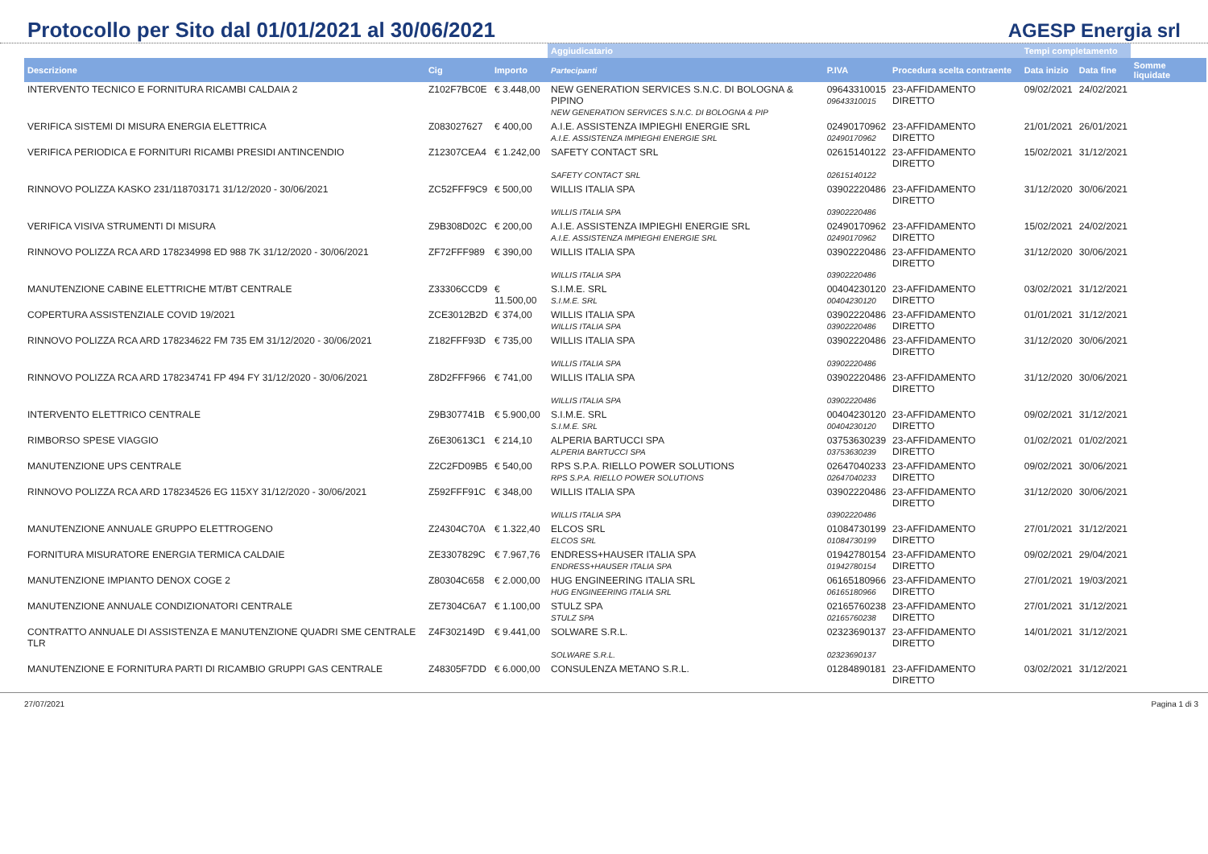Protocollo per Sito dal 01/01/2021 al 30/06/2021
AGESP Energia srl
| | | | Aggiudicatario | | | Tempi completamento | | |
| --- | --- | --- | --- | --- | --- | --- | --- | --- |
| Descrizione | Cig | Importo | Partecipanti | P.IVA | Procedura scelta contraente | Data inizio | Data fine | Somme liquidate |
| INTERVENTO TECNICO E FORNITURA RICAMBI CALDAIA 2 | Z102F7BC0E | € 3.448,00 | NEW GENERATION SERVICES S.N.C. DI BOLOGNA & PIPINO NEW GENERATION SERVICES S.N.C. DI BOLOGNA & PIP | 09643310015 09643310015 | 23-AFFIDAMENTO DIRETTO | 09/02/2021 | 24/02/2021 | |
| VERIFICA SISTEMI DI MISURA ENERGIA ELETTRICA | Z083027627 | € 400,00 | A.I.E. ASSISTENZA IMPIEGHI ENERGIE SRL A.I.E. ASSISTENZA IMPIEGHI ENERGIE SRL | 02490170962 02490170962 | 23-AFFIDAMENTO DIRETTO | 21/01/2021 | 26/01/2021 | |
| VERIFICA PERIODICA E FORNITURI RICAMBI PRESIDI ANTINCENDIO | Z12307CEA4 | € 1.242,00 | SAFETY CONTACT SRL SAFETY CONTACT SRL | 02615140122 02615140122 | 23-AFFIDAMENTO DIRETTO | 15/02/2021 | 31/12/2021 | |
| RINNOVO POLIZZA KASKO 231/118703171 31/12/2020 - 30/06/2021 | ZC52FFF9C9 | € 500,00 | WILLIS ITALIA SPA WILLIS ITALIA SPA | 03902220486 03902220486 | 23-AFFIDAMENTO DIRETTO | 31/12/2020 | 30/06/2021 | |
| VERIFICA VISIVA STRUMENTI DI MISURA | Z9B308D02C | € 200,00 | A.I.E. ASSISTENZA IMPIEGHI ENERGIE SRL A.I.E. ASSISTENZA IMPIEGHI ENERGIE SRL | 02490170962 02490170962 | 23-AFFIDAMENTO DIRETTO | 15/02/2021 | 24/02/2021 | |
| RINNOVO POLIZZA RCA ARD 178234998 ED 988 7K 31/12/2020 - 30/06/2021 | ZF72FFF989 | € 390,00 | WILLIS ITALIA SPA WILLIS ITALIA SPA | 03902220486 03902220486 | 23-AFFIDAMENTO DIRETTO | 31/12/2020 | 30/06/2021 | |
| MANUTENZIONE CABINE ELETTRICHE MT/BT CENTRALE | Z33306CCD9 | € 11.500,00 | S.I.M.E. SRL S.I.M.E. SRL | 00404230120 00404230120 | 23-AFFIDAMENTO DIRETTO | 03/02/2021 | 31/12/2021 | |
| COPERTURA ASSISTENZIALE COVID 19/2021 | ZCE3012B2D | € 374,00 | WILLIS ITALIA SPA WILLIS ITALIA SPA | 03902220486 03902220486 | 23-AFFIDAMENTO DIRETTO | 01/01/2021 | 31/12/2021 | |
| RINNOVO POLIZZA RCA ARD 178234622 FM 735 EM 31/12/2020 - 30/06/2021 | Z182FFF93D | € 735,00 | WILLIS ITALIA SPA WILLIS ITALIA SPA | 03902220486 03902220486 | 23-AFFIDAMENTO DIRETTO | 31/12/2020 | 30/06/2021 | |
| RINNOVO POLIZZA RCA ARD 178234741 FP 494 FY 31/12/2020 - 30/06/2021 | Z8D2FFF966 | € 741,00 | WILLIS ITALIA SPA WILLIS ITALIA SPA | 03902220486 03902220486 | 23-AFFIDAMENTO DIRETTO | 31/12/2020 | 30/06/2021 | |
| INTERVENTO ELETTRICO CENTRALE | Z9B307741B | € 5.900,00 | S.I.M.E. SRL S.I.M.E. SRL | 00404230120 00404230120 | 23-AFFIDAMENTO DIRETTO | 09/02/2021 | 31/12/2021 | |
| RIMBORSO SPESE VIAGGIO | Z6E30613C1 | € 214,10 | ALPERIA BARTUCCI SPA ALPERIA BARTUCCI SPA | 03753630239 03753630239 | 23-AFFIDAMENTO DIRETTO | 01/02/2021 | 01/02/2021 | |
| MANUTENZIONE UPS CENTRALE | Z2C2FD09B5 | € 540,00 | RPS S.P.A. RIELLO POWER SOLUTIONS RPS S.P.A. RIELLO POWER SOLUTIONS | 02647040233 02647040233 | 23-AFFIDAMENTO DIRETTO | 09/02/2021 | 30/06/2021 | |
| RINNOVO POLIZZA RCA ARD 178234526 EG 115XY 31/12/2020 - 30/06/2021 | Z592FFF91C | € 348,00 | WILLIS ITALIA SPA WILLIS ITALIA SPA | 03902220486 03902220486 | 23-AFFIDAMENTO DIRETTO | 31/12/2020 | 30/06/2021 | |
| MANUTENZIONE ANNUALE GRUPPO ELETTROGENO | Z24304C70A | € 1.322,40 | ELCOS SRL ELCOS SRL | 01084730199 01084730199 | 23-AFFIDAMENTO DIRETTO | 27/01/2021 | 31/12/2021 | |
| FORNITURA MISURATORE ENERGIA TERMICA CALDAIE | ZE3307829C | € 7.967,76 | ENDRESS+HAUSER ITALIA SPA ENDRESS+HAUSER ITALIA SPA | 01942780154 01942780154 | 23-AFFIDAMENTO DIRETTO | 09/02/2021 | 29/04/2021 | |
| MANUTENZIONE IMPIANTO DENOX COGE 2 | Z80304C658 | € 2.000,00 | HUG ENGINEERING ITALIA SRL HUG ENGINEERING ITALIA SRL | 06165180966 06165180966 | 23-AFFIDAMENTO DIRETTO | 27/01/2021 | 19/03/2021 | |
| MANUTENZIONE ANNUALE CONDIZIONATORI CENTRALE | ZE7304C6A7 | € 1.100,00 | STULZ SPA STULZ SPA | 02165760238 02165760238 | 23-AFFIDAMENTO DIRETTO | 27/01/2021 | 31/12/2021 | |
| CONTRATTO ANNUALE DI ASSISTENZA E MANUTENZIONE QUADRI SME CENTRALE TLR | Z4F302149D | € 9.441,00 | SOLWARE S.R.L. SOLWARE S.R.L. | 02323690137 02323690137 | 23-AFFIDAMENTO DIRETTO | 14/01/2021 | 31/12/2021 | |
| MANUTENZIONE E FORNITURA PARTI DI RICAMBIO GRUPPI GAS CENTRALE | Z48305F7DD | € 6.000,00 | CONSULENZA METANO S.R.L. | 01284890181 | 23-AFFIDAMENTO DIRETTO | 03/02/2021 | 31/12/2021 | |
27/07/2021 Pagina 1 di 3